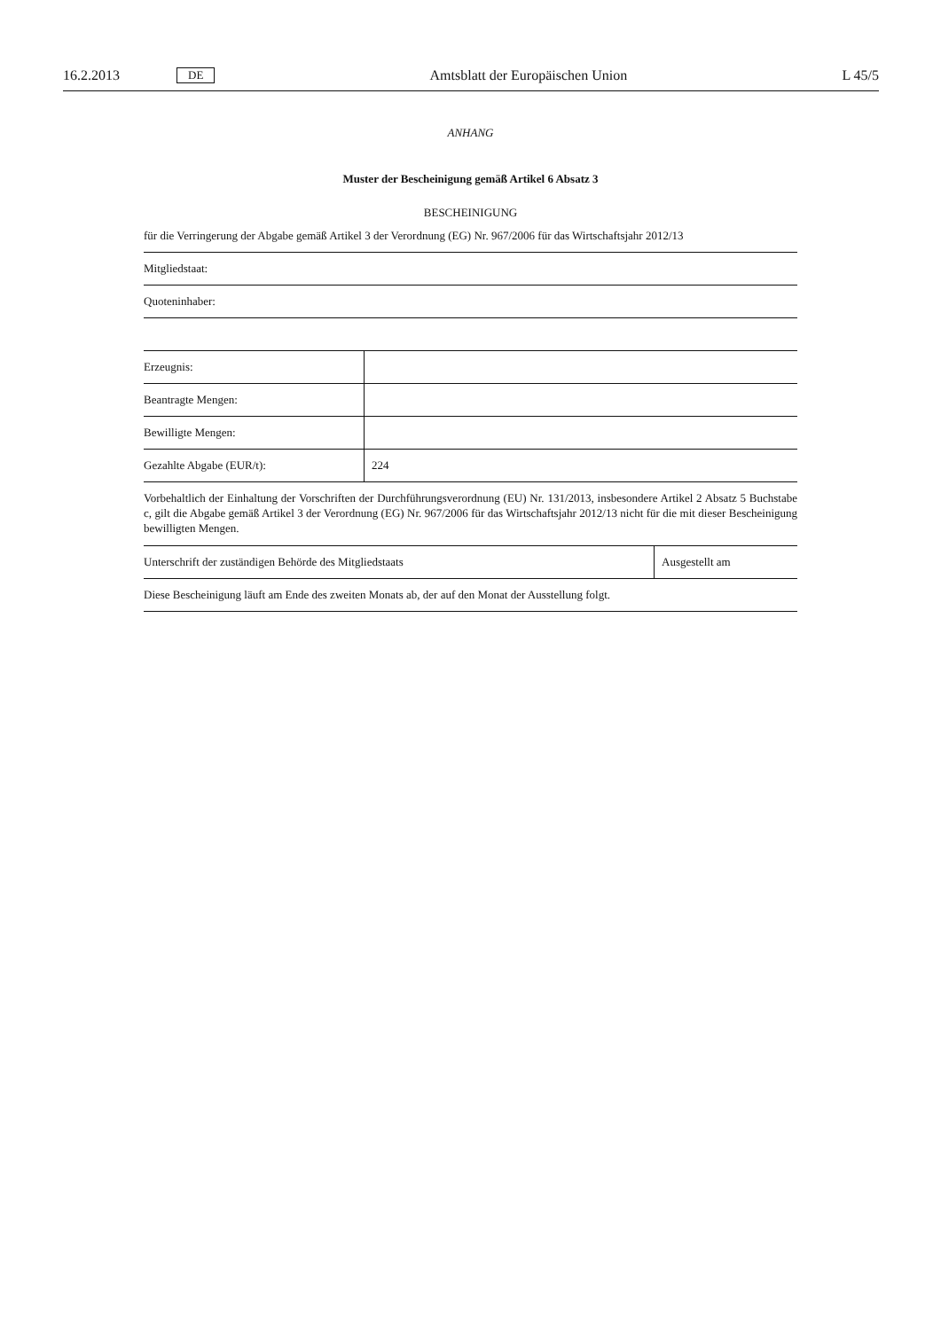16.2.2013 DE Amtsblatt der Europäischen Union L 45/5
ANHANG
Muster der Bescheinigung gemäß Artikel 6 Absatz 3
BESCHEINIGUNG
für die Verringerung der Abgabe gemäß Artikel 3 der Verordnung (EG) Nr. 967/2006 für das Wirtschaftsjahr 2012/13
| Mitgliedstaat: |
| Quoteninhaber: |
| Erzeugnis: | |
| Beantragte Mengen: | |
| Bewilligte Mengen: | |
| Gezahlte Abgabe (EUR/t): | 224 |
Vorbehaltlich der Einhaltung der Vorschriften der Durchführungsverordnung (EU) Nr. 131/2013, insbesondere Artikel 2 Absatz 5 Buchstabe c, gilt die Abgabe gemäß Artikel 3 der Verordnung (EG) Nr. 967/2006 für das Wirtschaftsjahr 2012/13 nicht für die mit dieser Bescheinigung bewilligten Mengen.
| Unterschrift der zuständigen Behörde des Mitgliedstaats | Ausgestellt am |
| Diese Bescheinigung läuft am Ende des zweiten Monats ab, der auf den Monat der Ausstellung folgt. | |